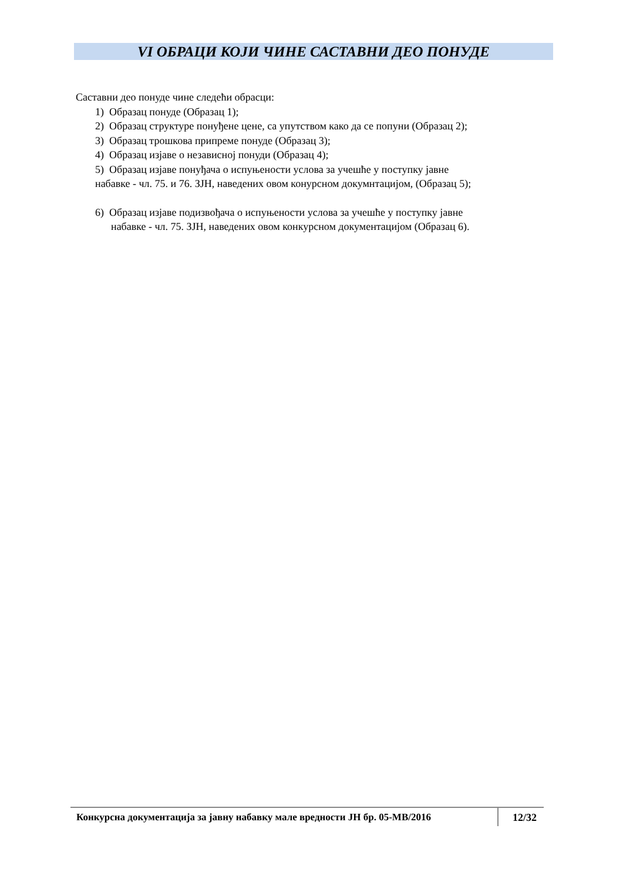VI ОБРАЦИ КОЈИ ЧИНЕ САСТАВНИ ДЕО ПОНУДЕ
Саставни део понуде чине следећи обрасци:
1) Образац понуде (Образац 1);
2) Образац структуре понуђене цене, са упутством како да се попуни (Образац 2);
3) Образац трошкова припреме понуде (Образац 3);
4) Образац изјаве о независној понуди (Образац 4);
5) Образац изјаве понуђача о испуњености услова за учешће у поступку јавне
набавке - чл. 75. и 76. ЗЈН, наведених овом конурсном докумнтацијом, (Образац 5);
6) Образац изјаве подизвођача о испуњености услова за учешће у поступку јавне
набавке - чл. 75. ЗЈН, наведених овом конкурсном документацијом (Образац 6).
Конкурсна документација за јавну набавку мале вредности ЈН бр. 05-МВ/2016
12/32